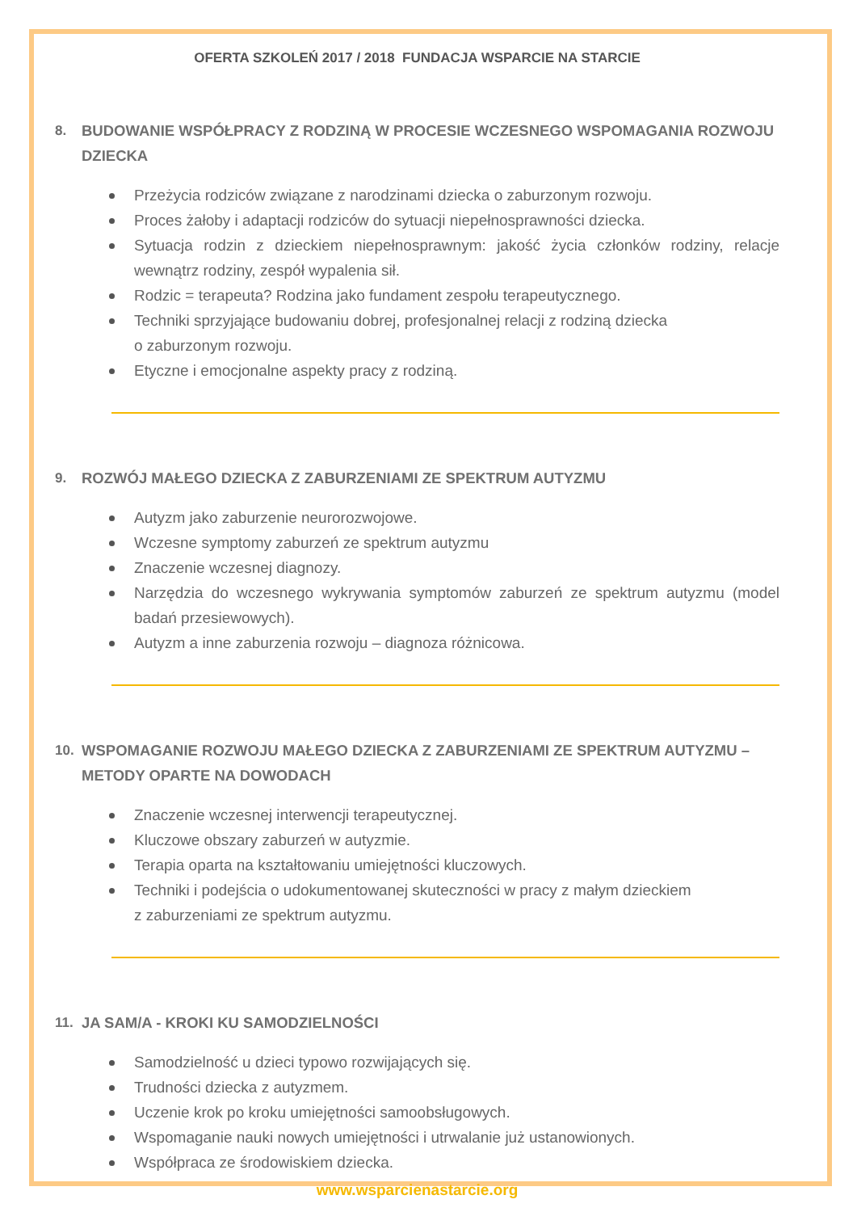OFERTA SZKOLEŃ 2017 / 2018 FUNDACJA WSPARCIE NA STARCIE
8. BUDOWANIE WSPÓŁPRACY Z RODZINĄ W PROCESIE WCZESNEGO WSPOMAGANIA ROZWOJU DZIECKA
Przeżycia rodziców związane z narodzinami dziecka o zaburzonym rozwoju.
Proces żałoby i adaptacji rodziców do sytuacji niepełnosprawności dziecka.
Sytuacja rodzin z dzieckiem niepełnosprawnym: jakość życia członków rodziny, relacje wewnątrz rodziny, zespół wypalenia sił.
Rodzic = terapeuta? Rodzina jako fundament zespołu terapeutycznego.
Techniki sprzyjające budowaniu dobrej, profesjonalnej relacji z rodziną dziecka
o zaburzonym rozwoju.
Etyczne i emocjonalne aspekty pracy z rodziną.
9. ROZWÓJ MAŁEGO DZIECKA Z ZABURZENIAMI ZE SPEKTRUM AUTYZMU
Autyzm jako zaburzenie neurorozwojowe.
Wczesne symptomy zaburzeń ze spektrum autyzmu
Znaczenie wczesnej diagnozy.
Narzędzia do wczesnego wykrywania symptomów zaburzeń ze spektrum autyzmu (model badań przesiewowych).
Autyzm a inne zaburzenia rozwoju – diagnoza różnicowa.
10. WSPOMAGANIE ROZWOJU MAŁEGO DZIECKA Z ZABURZENIAMI ZE SPEKTRUM AUTYZMU – METODY OPARTE NA DOWODACH
Znaczenie wczesnej interwencji terapeutycznej.
Kluczowe obszary zaburzeń w autyzmie.
Terapia oparta na kształtowaniu umiejętności kluczowych.
Techniki i podejścia o udokumentowanej skuteczności w pracy z małym dzieckiem
z zaburzeniami ze spektrum autyzmu.
11. JA SAM/A - KROKI KU SAMODZIELNOŚCI
Samodzielność u dzieci typowo rozwijających się.
Trudności dziecka z autyzmem.
Uczenie krok po kroku umiejętności samoobsługowych.
Wspomaganie nauki nowych umiejętności i utrwalanie już ustanowionych.
Współpraca ze środowiskiem dziecka.
www.wsparcienastarcie.org